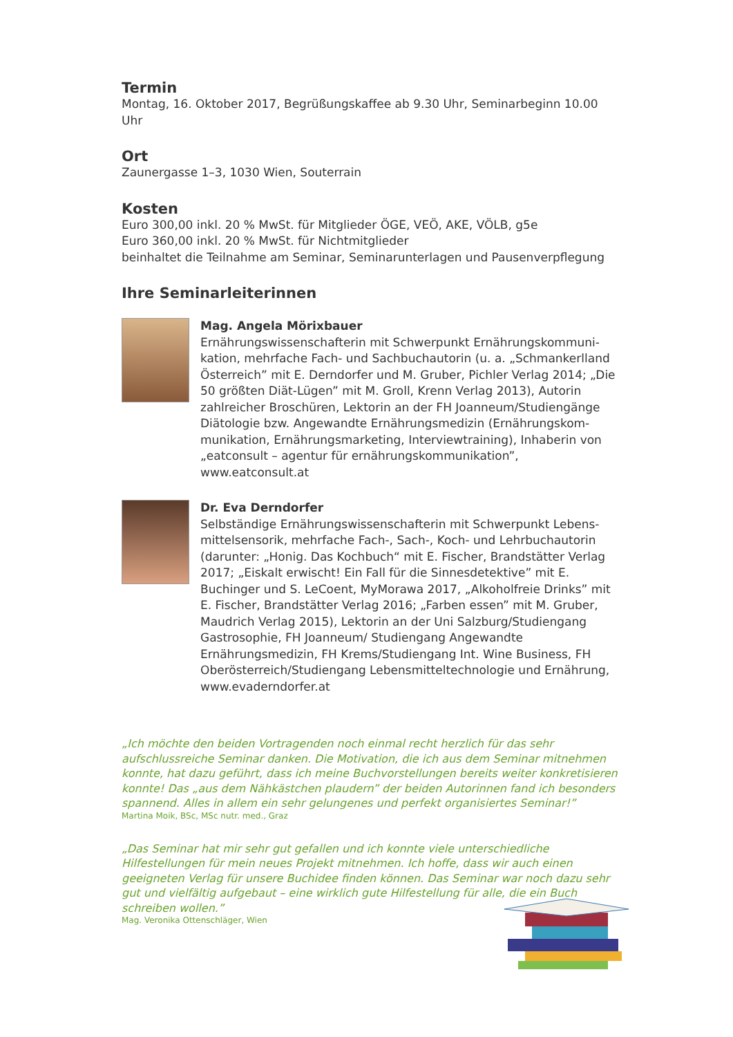Termin
Montag, 16. Oktober 2017, Begrüßungskaffee ab 9.30 Uhr, Seminarbeginn 10.00 Uhr
Ort
Zaunergasse 1–3, 1030 Wien, Souterrain
Kosten
Euro 300,00 inkl. 20 % MwSt. für Mitglieder ÖGE, VEÖ, AKE, VÖLB, g5e
Euro 360,00 inkl. 20 % MwSt. für Nichtmitglieder
beinhaltet die Teilnahme am Seminar, Seminarunterlagen und Pausenverpflegung
Ihre Seminarleiterinnen
Mag. Angela Mörixbauer
Ernährungswissenschafterin mit Schwerpunkt Ernährungskommuni­kation, mehrfache Fach- und Sachbuchautorin (u. a. „Schmankerlland Österreich” mit E. Derndorfer und M. Gruber, Pichler Verlag 2014; „Die 50 größten Diät-Lügen” mit M. Groll, Krenn Verlag 2013), Autorin zahlreicher Broschüren, Lektorin an der FH Joanneum/Studiengänge Diätologie bzw. Angewandte Ernährungsmedizin (Ernährungskom­munikation, Ernährungsmarketing, Interviewtraining), Inhaberin von „eatconsult – agentur für ernährungskommunikation”, www.eatconsult.at
Dr. Eva Derndorfer
Selbständige Ernährungswissenschafterin mit Schwerpunkt Lebens­mittelsensorik, mehrfache Fach-, Sach-, Koch- und Lehrbuchautorin (darunter: „Honig. Das Kochbuch“ mit E. Fischer, Brandstätter Verlag 2017; „Eiskalt erwischt! Ein Fall für die Sinnesdetektive” mit E. Buchinger und S. LeCoent, MyMorawa 2017, „Alkoholfreie Drinks” mit E. Fischer, Brand­stätter Verlag 2016; „Farben essen” mit M. Gruber, Maudrich Verlag 2015), Lektorin an der Uni Salzburg/Studiengang Gastrosophie, FH Joanneum/ Studiengang Angewandte Ernährungsmedizin, FH Krems/Studiengang Int. Wine Business, FH Oberösterreich/Studiengang Lebensmitteltechno­logie und Ernährung, www.evaderndorfer.at
„Ich möchte den beiden Vortragenden noch einmal recht herzlich für das sehr aufschlussreiche Seminar danken. Die Motivation, die ich aus dem Seminar mitnehmen konnte, hat dazu geführt, dass ich meine Buchvorstellungen bereits weiter konkretisieren konnte! Das „aus dem Nähkästchen plaudern” der beiden Autorinnen fand ich besonders spannend. Alles in allem ein sehr gelungenes und perfekt organisiertes Seminar!”
Martina Moik, BSc, MSc nutr. med., Graz
„Das Seminar hat mir sehr gut gefallen und ich konnte viele unterschiedliche Hilfestellungen für mein neues Projekt mitnehmen. Ich hoffe, dass wir auch einen geeigneten Verlag für unsere Buchidee finden können. Das Seminar war noch dazu sehr gut und vielfältig aufgebaut – eine wirklich gute Hilfestellung für alle, die ein Buch schreiben wollen.”
Mag. Veronika Ottenschläger, Wien